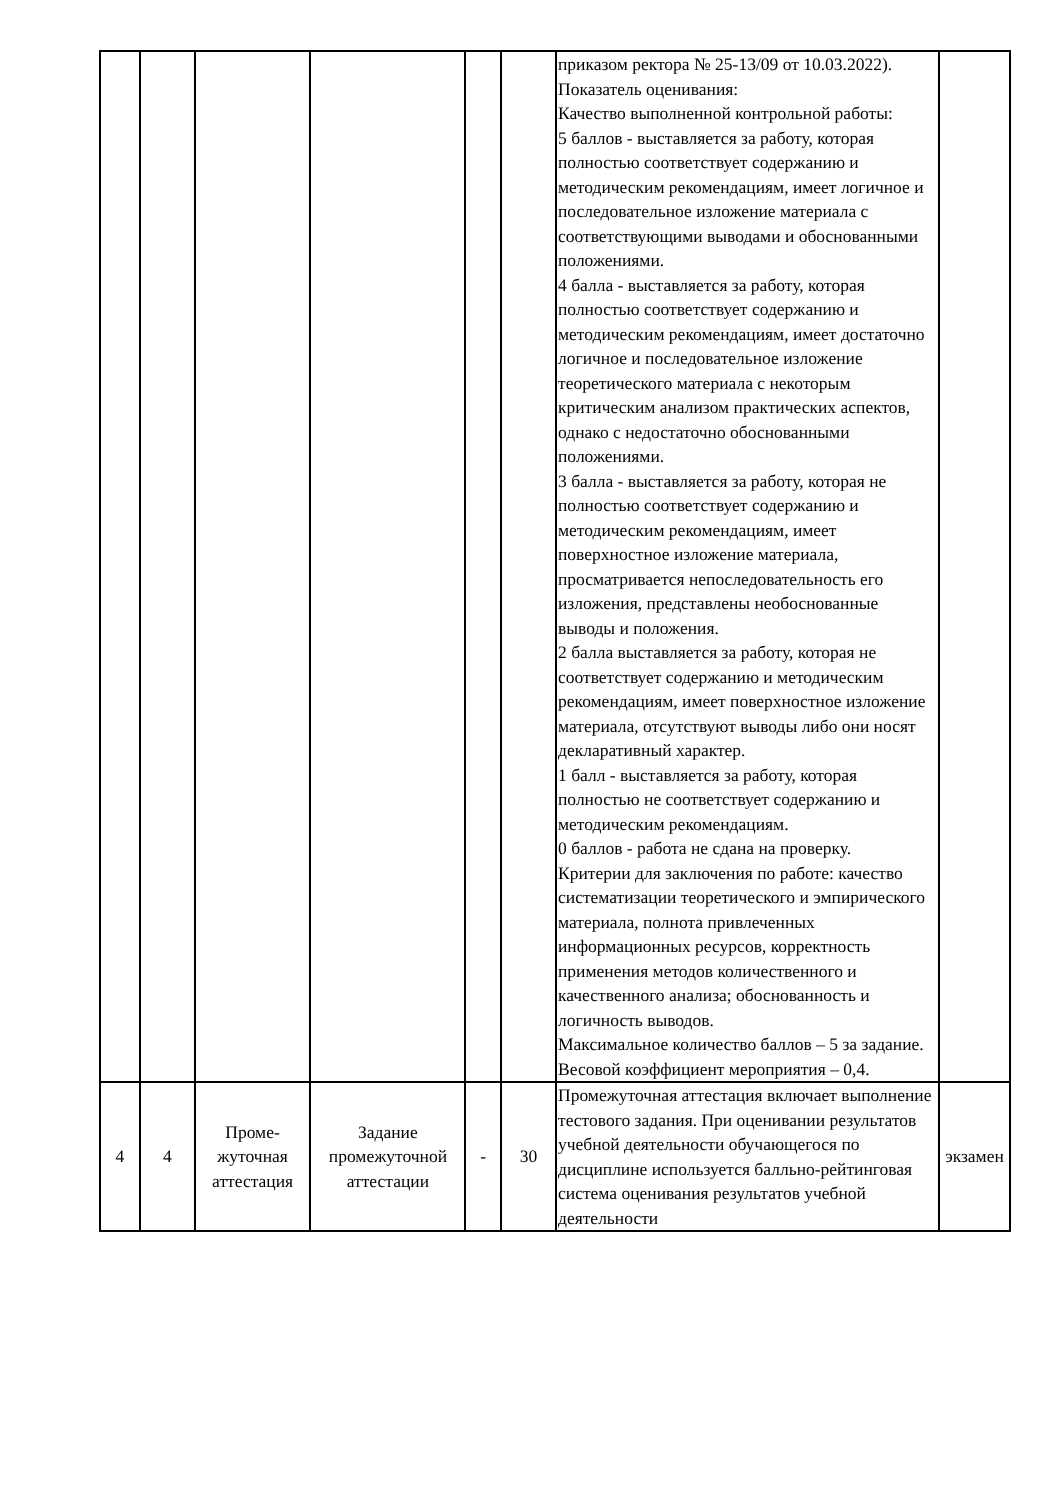| | | | | | | приказом ректора № 25-13/09 от 10.03.2022). Показатель оценивания: Качество выполненной контрольной работы: 5 баллов - выставляется за работу, которая полностью соответствует содержанию и методическим рекомендациям, имеет логичное и последовательное изложение материала с соответствующими выводами и обоснованными положениями. 4 балла - выставляется за работу, которая полностью соответствует содержанию и методическим рекомендациям, имеет достаточно логичное и последовательное изложение теоретического материала с некоторым критическим анализом практических аспектов, однако с недостаточно обоснованными положениями. 3 балла - выставляется за работу, которая не полностью соответствует содержанию и методическим рекомендациям, имеет поверхностное изложение материала, просматривается непоследовательность его изложения, представлены необоснованные выводы и положения. 2 балла выставляется за работу, которая не соответствует содержанию и методическим рекомендациям, имеет поверхностное изложение материала, отсутствуют выводы либо они носят декларативный характер. 1 балл - выставляется за работу, которая полностью не соответствует содержанию и методическим рекомендациям. 0 баллов - работа не сдана на проверку. Критерии для заключения по работе: качество систематизации теоретического и эмпирического материала, полнота привлеченных информационных ресурсов, корректность применения методов количественного и качественного анализа; обоснованность и логичность выводов. Максимальное количество баллов – 5 за задание. Весовой коэффициент мероприятия – 0,4. | |
| 4 | 4 | Проме- жуточная аттестация | Задание промежуточной аттестации | - | 30 | Промежуточная аттестация включает выполнение тестового задания. При оценивании результатов учебной деятельности обучающегося по дисциплине используется балльно-рейтинговая система оценивания результатов учебной деятельности | экзамен |